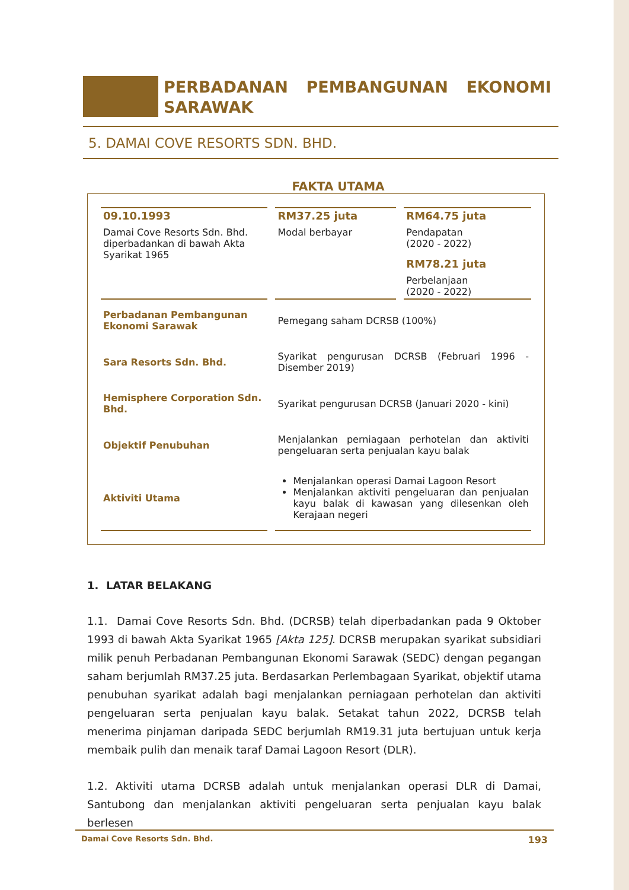PERBADANAN PEMBANGUNAN EKONOMI SARAWAK
5. DAMAI COVE RESORTS SDN. BHD.
FAKTA UTAMA
| 09.10.1993 Damai Cove Resorts Sdn. Bhd. diperbadankan di bawah Akta Syarikat 1965 | RM37.25 juta Modal berbayar | RM64.75 juta Pendapatan (2020 - 2022) RM78.21 juta Perbelanjaan (2020 - 2022) |
| Perbadanan Pembangunan Ekonomi Sarawak | Pemegang saham DCRSB (100%) | |
| Sara Resorts Sdn. Bhd. | Syarikat pengurusan DCRSB (Februari 1996 - Disember 2019) | |
| Hemisphere Corporation Sdn. Bhd. | Syarikat pengurusan DCRSB (Januari 2020 - kini) | |
| Objektif Penubuhan | Menjalankan perniagaan perhotelan dan aktiviti pengeluaran serta penjualan kayu balak | |
| Aktiviti Utama | Menjalankan operasi Damai Lagoon Resort Menjalankan aktiviti pengeluaran dan penjualan kayu balak di kawasan yang dilesenkan oleh Kerajaan negeri | |
1. LATAR BELAKANG
1.1. Damai Cove Resorts Sdn. Bhd. (DCRSB) telah diperbadankan pada 9 Oktober 1993 di bawah Akta Syarikat 1965 [Akta 125]. DCRSB merupakan syarikat subsidiari milik penuh Perbadanan Pembangunan Ekonomi Sarawak (SEDC) dengan pegangan saham berjumlah RM37.25 juta. Berdasarkan Perlembagaan Syarikat, objektif utama penubuhan syarikat adalah bagi menjalankan perniagaan perhotelan dan aktiviti pengeluaran serta penjualan kayu balak. Setakat tahun 2022, DCRSB telah menerima pinjaman daripada SEDC berjumlah RM19.31 juta bertujuan untuk kerja membaik pulih dan menaik taraf Damai Lagoon Resort (DLR).
1.2. Aktiviti utama DCRSB adalah untuk menjalankan operasi DLR di Damai, Santubong dan menjalankan aktiviti pengeluaran serta penjualan kayu balak berlesen
Damai Cove Resorts Sdn. Bhd. 193